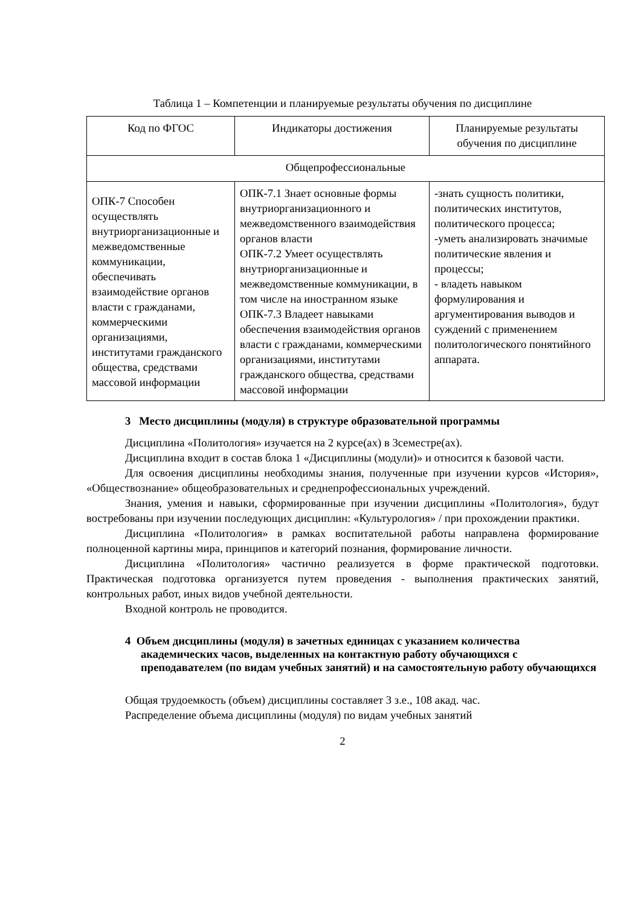Таблица 1 – Компетенции и планируемые результаты обучения по дисциплине
| Код по ФГОС | Индикаторы достижения | Планируемые результаты обучения по дисциплине |
| Общепрофессиональные | | |
| ОПК-7 Способен осуществлять внутриорганизационные и межведомственные коммуникации, обеспечивать взаимодействие органов власти с гражданами, коммерческими организациями, институтами гражданского общества, средствами массовой информации | ОПК-7.1 Знает основные формы внутриорганизационного и межведомственного взаимодействия органов власти ОПК-7.2 Умеет осуществлять внутриорганизационные и межведомственные коммуникации, в том числе на иностранном языке ОПК-7.3 Владеет навыками обеспечения взаимодействия органов власти с гражданами, коммерческими организациями, институтами гражданского общества, средствами массовой информации | -знать сущность политики, политических институтов, политического процесса; -уметь анализировать значимые политические явления и процессы; - владеть навыком формулирования и аргументирования выводов и суждений с применением политологического понятийного аппарата. |
3 Место дисциплины (модуля) в структуре образовательной программы
Дисциплина «Политология» изучается на 2 курсе(ах) в 3семестре(ах).
Дисциплина входит в состав блока 1 «Дисциплины (модули)» и относится к базовой части.
Для освоения дисциплины необходимы знания, полученные при изучении курсов «История», «Обществознание» общеобразовательных и среднепрофессиональных учреждений.
Знания, умения и навыки, сформированные при изучении дисциплины «Политология», будут востребованы при изучении последующих дисциплин: «Культурология» / при прохождении практики.
Дисциплина «Политология» в рамках воспитательной работы направлена формирование полноценной картины мира, принципов и категорий познания, формирование личности.
Дисциплина «Политология» частично реализуется в форме практической подготовки. Практическая подготовка организуется путем проведения - выполнения практических занятий, контрольных работ, иных видов учебной деятельности.
Входной контроль не проводится.
4 Объем дисциплины (модуля) в зачетных единицах с указанием количества академических часов, выделенных на контактную работу обучающихся с преподавателем (по видам учебных занятий) и на самостоятельную работу обучающихся
Общая трудоемкость (объем) дисциплины составляет 3 з.е., 108 акад. час.
Распределение объема дисциплины (модуля) по видам учебных занятий
2